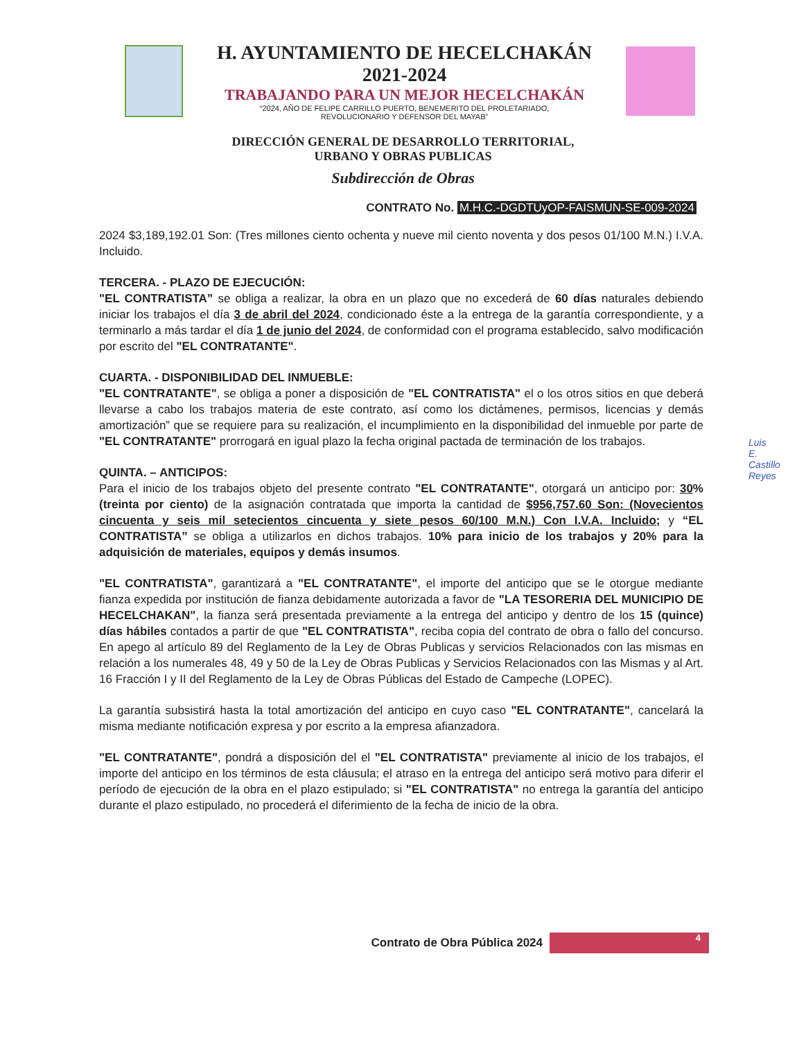H. AYUNTAMIENTO DE HECELCHAKÁN
2021-2024
TRABAJANDO PARA UN MEJOR HECELCHAKÁN
“2024, AÑO DE FELIPE CARRILLO PUERTO, BENEMERITO DEL PROLETARIADO,
REVOLUCIONARIO Y DEFENSOR DEL MAYAB”
DIRECCIÓN GENERAL DE DESARROLLO TERRITORIAL,
URBANO Y OBRAS PUBLICAS
Subdirección de Obras
CONTRATO No. M.H.C.-DGDTUyOP-FAISMUN-SE-009-2024
2024 $3,189,192.01 Son: (Tres millones ciento ochenta y nueve mil ciento noventa y dos pesos 01/100 M.N.) I.V.A. Incluido.
TERCERA. - PLAZO DE EJECUCIÓN:
"EL CONTRATISTA” se obliga a realizar, la obra en un plazo que no excederá de 60 días naturales debiendo iniciar los trabajos el día 3 de abril del 2024, condicionado éste a la entrega de la garantía correspondiente, y a terminarlo a más tardar el día 1 de junio del 2024, de conformidad con el programa establecido, salvo modificación por escrito del "EL CONTRATANTE".
CUARTA. - DISPONIBILIDAD DEL INMUEBLE:
"EL CONTRATANTE", se obliga a poner a disposición de "EL CONTRATISTA" el o los otros sitios en que deberá llevarse a cabo los trabajos materia de este contrato, así como los dictámenes, permisos, licencias y demás amortización” que se requiere para su realización, el incumplimiento en la disponibilidad del inmueble por parte de "EL CONTRATANTE" prorrogará en igual plazo la fecha original pactada de terminación de los trabajos.
QUINTA. – ANTICIPOS:
Para el inicio de los trabajos objeto del presente contrato "EL CONTRATANTE", otorgará un anticipo por: 30% (treinta por ciento) de la asignación contratada que importa la cantidad de $956,757.60 Son: (Novecientos cincuenta y seis mil setecientos cincuenta y siete pesos 60/100 M.N.) Con I.V.A. Incluido; y “EL CONTRATISTA” se obliga a utilizarlos en dichos trabajos. 10% para inicio de los trabajos y 20% para la adquisición de materiales, equipos y demás insumos.
"EL CONTRATISTA", garantizará a "EL CONTRATANTE", el importe del anticipo que se le otorgue mediante fianza expedida por institución de fianza debidamente autorizada a favor de "LA TESORERIA DEL MUNICIPIO DE HECELCHAKAN", la fianza será presentada previamente a la entrega del anticipo y dentro de los 15 (quince) días hábiles contados a partir de que "EL CONTRATISTA", reciba copia del contrato de obra o fallo del concurso. En apego al artículo 89 del Reglamento de la Ley de Obras Publicas y servicios Relacionados con las mismas en relación a los numerales 48, 49 y 50 de la Ley de Obras Publicas y Servicios Relacionados con las Mismas y al Art. 16 Fracción I y II del Reglamento de la Ley de Obras Públicas del Estado de Campeche (LOPEC).
La garantía subsistirá hasta la total amortización del anticipo en cuyo caso "EL CONTRATANTE", cancelará la misma mediante notificación expresa y por escrito a la empresa afianzadora.
"EL CONTRATANTE", pondrá a disposición del el "EL CONTRATISTA" previamente al inicio de los trabajos, el importe del anticipo en los términos de esta cláusula; el atraso en la entrega del anticipo será motivo para diferir el período de ejecución de la obra en el plazo estipulado; si "EL CONTRATISTA" no entrega la garantía del anticipo durante el plazo estipulado, no procederá el diferimiento de la fecha de inicio de la obra.
Contrato de Obra Pública 2024
4
Luis E. Castillo Reyes